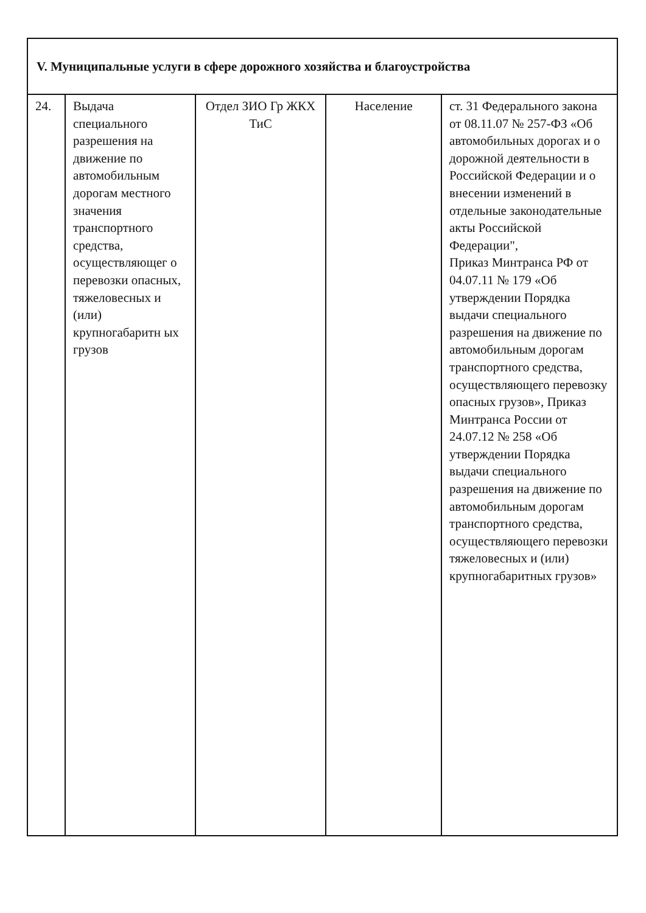| V. Муниципальные услуги в сфере дорожного хозяйства и благоустройства | | | | |
| 24. | Выдача специального разрешения на движение по автомобильным дорогам местного значения транспортного средства, осуществляющег о перевозки опасных, тяжеловесных и (или) крупногабаритн ых грузов | Отдел ЗИО Гр ЖКХ ТиС | Население | ст. 31 Федерального закона от 08.11.07 № 257-ФЗ «Об автомобильных дорогах и о дорожной деятельности в Российской Федерации и о внесении изменений в отдельные законодательные акты Российской Федерации", Приказ Минтранса РФ от 04.07.11 № 179 «Об утверждении Порядка выдачи специального разрешения на движение по автомобильным дорогам транспортного средства, осуществляющего перевозку опасных грузов», Приказ Минтранса России от 24.07.12 № 258 «Об утверждении Порядка выдачи специального разрешения на движение по автомобильным дорогам транспортного средства, осуществляющего перевозки тяжеловесных и (или) крупногабаритных грузов» |